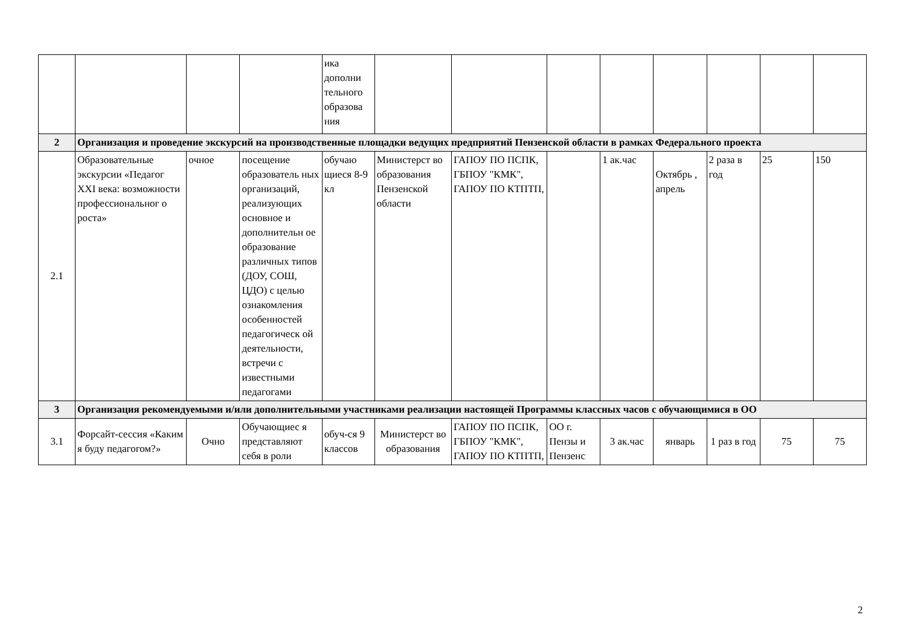| | | | | ика дополни тельного образова ния | | | | | | | | |
| 2 | Организация и проведение экскурсий на производственные площадки ведущих предприятий Пензенской области в рамках Федерального проекта | | | | | | | | | | | |
| 2.1 | Образовательные экскурсии «Педагог XXI века: возможности профессиональног о роста» | очное | посещение образователь ных организаций, реализующих основное и дополнительн ое образование различных типов (ДОУ, СОШ, ЦДО) с целью ознакомления особенностей педагогическ ой деятельности, встречи с известными педагогами | обучаю щиеся 8-9 кл | Министерст во образования Пензенской области | ГАПОУ ПО ПСПК, ГБПОУ "КМК", ГАПОУ ПО КТПТП, | | 1 ак.час | Октябрь , апрель | 2 раза в год | 25 | 150 |
| 3 | Организация рекомендуемыми и/или дополнительными участниками реализации настоящей Программы классных часов с обучающимися в ОО | | | | | | | | | | | |
| 3.1 | Форсайт-сессия «Каким я буду педагогом?» | Очно | Обучающиес я представляют себя в роли | обуч-ся 9 классов | Министерст во образования | ГАПОУ ПО ПСПК, ГБПОУ "КМК", ГАПОУ ПО КТПТП, | ОО г. Пензы и Пензенс | 3 ак.час | январь | 1 раз в год | 75 | 75 |
2